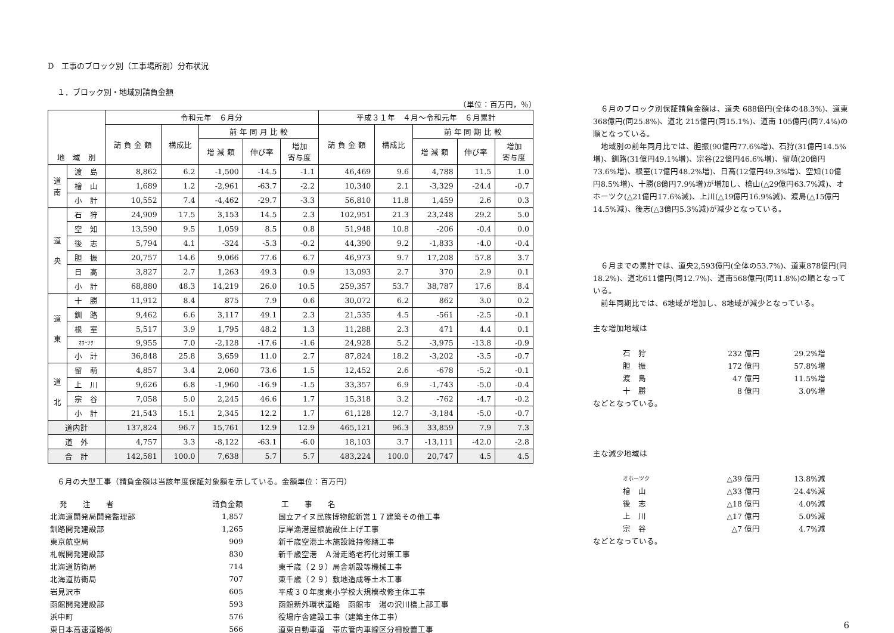D　工事のブロック別（工事場所別）分布状況
１．ブロック別・地域別請負金額
（単位：百万円，％）
| 地 域 別 | | 令和元年 ６月分 | | | | | 平成３１年 ４月～令和元年 ６月累計 | | | | |
| --- | --- | --- | --- | --- | --- | --- | --- | --- | --- | --- | --- |
| | | 請 負 金 額 | 構成比 | 前 年 同 月 比 較 | | | 請 負 金 額 | 構成比 | 前 年 同 期 比 較 | | |
| | | | | 増 減 額 | 伸び率 | 増加 寄与度 | | | 増 減 額 | 伸び率 | 増加 寄与度 |
| 道 南 | 渡 島 | 8,862 | 6.2 | -1,500 | -14.5 | -1.1 | 46,469 | 9.6 | 4,788 | 11.5 | 1.0 |
| | 檜 山 | 1,689 | 1.2 | -2,961 | -63.7 | -2.2 | 10,340 | 2.1 | -3,329 | -24.4 | -0.7 |
| | 小 計 | 10,552 | 7.4 | -4,462 | -29.7 | -3.3 | 56,810 | 11.8 | 1,459 | 2.6 | 0.3 |
| 道 央 | 石 狩 | 24,909 | 17.5 | 3,153 | 14.5 | 2.3 | 102,951 | 21.3 | 23,248 | 29.2 | 5.0 |
| | 空 知 | 13,590 | 9.5 | 1,059 | 8.5 | 0.8 | 51,948 | 10.8 | -206 | -0.4 | 0.0 |
| | 後 志 | 5,794 | 4.1 | -324 | -5.3 | -0.2 | 44,390 | 9.2 | -1,833 | -4.0 | -0.4 |
| | 胆 振 | 20,757 | 14.6 | 9,066 | 77.6 | 6.7 | 46,973 | 9.7 | 17,208 | 57.8 | 3.7 |
| | 日 高 | 3,827 | 2.7 | 1,263 | 49.3 | 0.9 | 13,093 | 2.7 | 370 | 2.9 | 0.1 |
| | 小 計 | 68,880 | 48.3 | 14,219 | 26.0 | 10.5 | 259,357 | 53.7 | 38,787 | 17.6 | 8.4 |
| 道 東 | 十 勝 | 11,912 | 8.4 | 875 | 7.9 | 0.6 | 30,072 | 6.2 | 862 | 3.0 | 0.2 |
| | 釧 路 | 9,462 | 6.6 | 3,117 | 49.1 | 2.3 | 21,535 | 4.5 | -561 | -2.5 | -0.1 |
| | 根 室 | 5,517 | 3.9 | 1,795 | 48.2 | 1.3 | 11,288 | 2.3 | 471 | 4.4 | 0.1 |
| | ｵﾎｰﾂｸ | 9,955 | 7.0 | -2,128 | -17.6 | -1.6 | 24,928 | 5.2 | -3,975 | -13.8 | -0.9 |
| | 小 計 | 36,848 | 25.8 | 3,659 | 11.0 | 2.7 | 87,824 | 18.2 | -3,202 | -3.5 | -0.7 |
| 道 北 | 留 萌 | 4,857 | 3.4 | 2,060 | 73.6 | 1.5 | 12,452 | 2.6 | -678 | -5.2 | -0.1 |
| | 上 川 | 9,626 | 6.8 | -1,960 | -16.9 | -1.5 | 33,357 | 6.9 | -1,743 | -5.0 | -0.4 |
| | 宗 谷 | 7,058 | 5.0 | 2,245 | 46.6 | 1.7 | 15,318 | 3.2 | -762 | -4.7 | -0.2 |
| | 小 計 | 21,543 | 15.1 | 2,345 | 12.2 | 1.7 | 61,128 | 12.7 | -3,184 | -5.0 | -0.7 |
| 道内計 | | 137,824 | 96.7 | 15,761 | 12.9 | 12.9 | 465,121 | 96.3 | 33,859 | 7.9 | 7.3 |
| 道 外 | | 4,757 | 3.3 | -8,122 | -63.1 | -6.0 | 18,103 | 3.7 | -13,111 | -42.0 | -2.8 |
| 合 計 | | 142,581 | 100.0 | 7,638 | 5.7 | 5.7 | 483,224 | 100.0 | 20,747 | 4.5 | 4.5 |
６月の大型工事（請負金額は当該年度保証対象額を示している。金額単位：百万円）
| 発 注 者 | 請負金額 | 工 事 名 |
| 北海道開発局開発監理部 | 1,857 | 国立アイヌ民族博物館新営１７建築その他工事 |
| 釧路開発建設部 | 1,265 | 厚岸漁港屋根施設仕上げ工事 |
| 東京航空局 | 909 | 新千歳空港土木施設維持修繕工事 |
| 札幌開発建設部 | 830 | 新千歳空港 Ａ滑走路老朽化対策工事 |
| 北海道防衛局 | 714 | 東千歳（２９）局舎新設等機械工事 |
| 北海道防衛局 | 707 | 東千歳（２９）敷地造成等土木工事 |
| 岩見沢市 | 605 | 平成３０年度東小学校大規模改修主体工事 |
| 函館開発建設部 | 593 | 函館新外環状道路 函館市 湯の沢川橋上部工事 |
| 浜中町 | 576 | 役場庁舎建設工事（建築主体工事） |
| 東日本高速道路㈱ | 566 | 道東自動車道 帯広管内車線区分柵設置工事 |
　６月のブロック別保証請負金額は、道央 688億円(全体の48.3%)、道東 368億円(同25.8%)、道北 215億円(同15.1%)、道南 105億円(同7.4%)の順となっている。
　地域別の前年同月比では、胆振(90億円77.6%増)、石狩(31億円14.5%増)、釧路(31億円49.1%増)、宗谷(22億円46.6%増)、留萌(20億円73.6%増)、根室(17億円48.2%増)、日高(12億円49.3%増)、空知(10億円8.5%増)、十勝(8億円7.9%増)が増加し、檜山(△29億円63.7%減)、オホーツク(△21億円17.6%減)、上川(△19億円16.9%減)、渡島(△15億円14.5%減)、後志(△3億円5.3%減)が減少となっている。
　６月までの累計では、道央2,593億円(全体の53.7%)、道東878億円(同18.2%)、道北611億円(同12.7%)、道南568億円(同11.8%)の順となっている。
　前年同期比では、6地域が増加し、8地域が減少となっている。
主な増加地域は
| 石 狩 | 232 億円 | 29.2%増 |
| 胆 振 | 172 億円 | 57.8%増 |
| 渡 島 | 47 億円 | 11.5%増 |
| 十 勝 | 8 億円 | 3.0%増 |
などとなっている。
主な減少地域は
| オホーツク | △39 億円 | 13.8%減 |
| 檜 山 | △33 億円 | 24.4%減 |
| 後 志 | △18 億円 | 4.0%減 |
| 上 川 | △17 億円 | 5.0%減 |
| 宗 谷 | △7 億円 | 4.7%減 |
などとなっている。
6